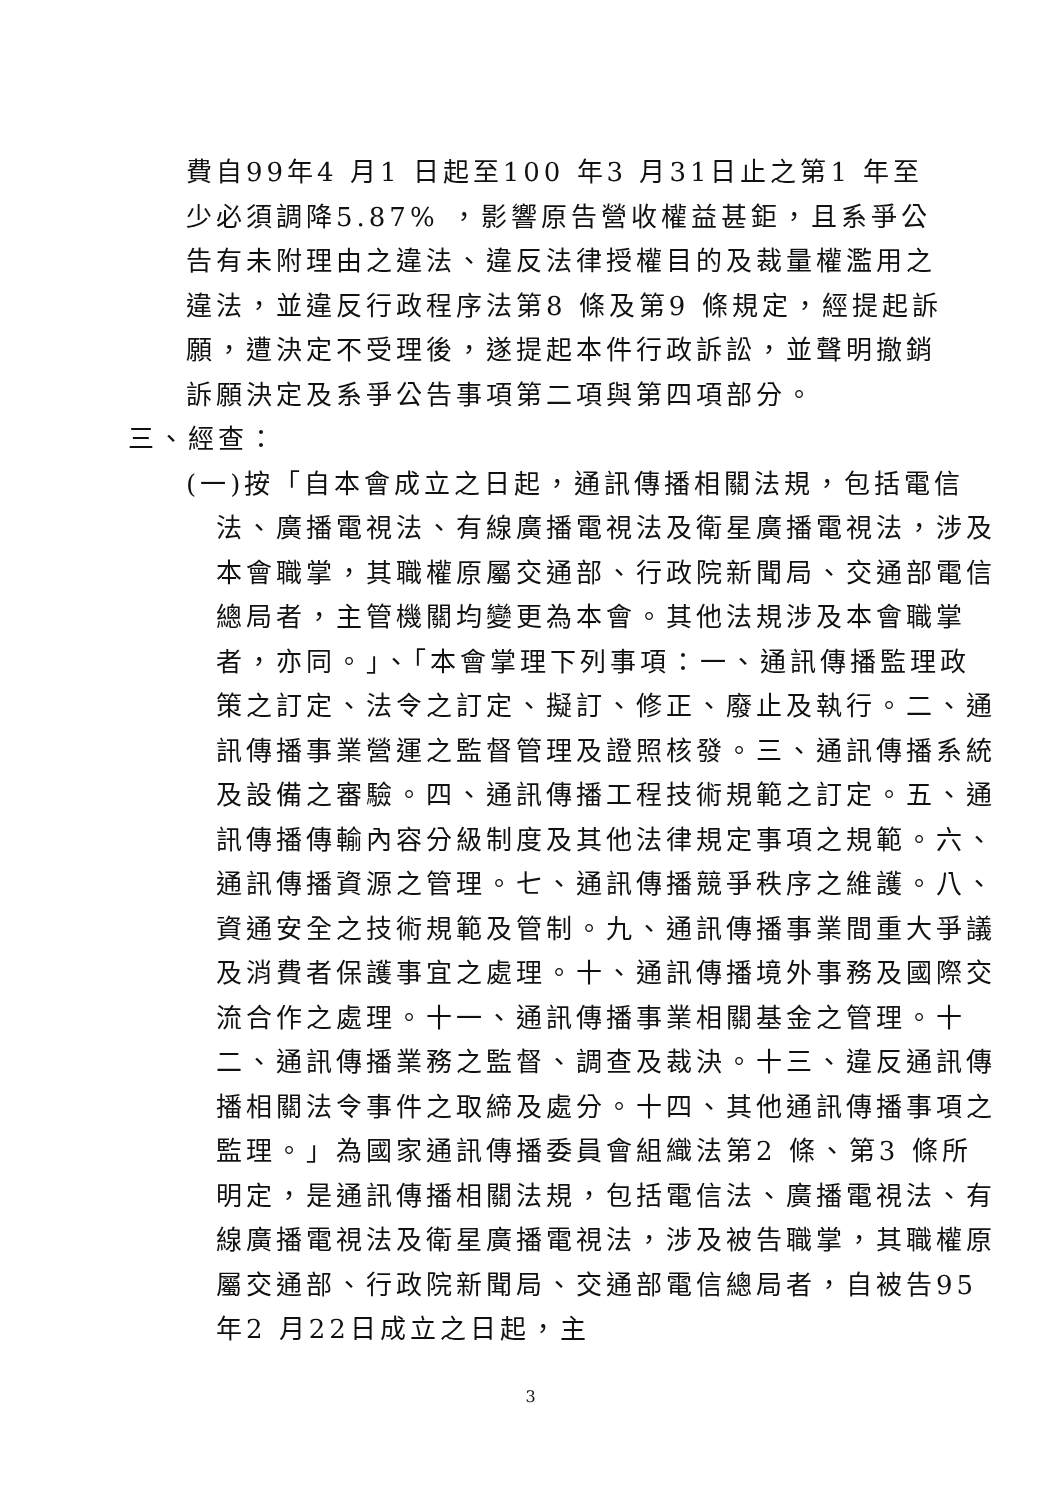費自99年4 月1 日起至100 年3 月31日止之第1 年至少必須調降5.87% ，影響原告營收權益甚鉅，且系爭公告有未附理由之違法、違反法律授權目的及裁量權濫用之違法，並違反行政程序法第8 條及第9 條規定，經提起訴願，遭決定不受理後，遂提起本件行政訴訟，並聲明撤銷訴願決定及系爭公告事項第二項與第四項部分。
三、經查：
(一)按「自本會成立之日起，通訊傳播相關法規，包括電信法、廣播電視法、有線廣播電視法及衛星廣播電視法，涉及本會職掌，其職權原屬交通部、行政院新聞局、交通部電信總局者，主管機關均變更為本會。其他法規涉及本會職掌者，亦同。」、「本會掌理下列事項：一、通訊傳播監理政策之訂定、法令之訂定、擬訂、修正、廢止及執行。二、通訊傳播事業營運之監督管理及證照核發。三、通訊傳播系統及設備之審驗。四、通訊傳播工程技術規範之訂定。五、通訊傳播傳輸內容分級制度及其他法律規定事項之規範。六、通訊傳播資源之管理。七、通訊傳播競爭秩序之維護。八、資通安全之技術規範及管制。九、通訊傳播事業間重大爭議及消費者保護事宜之處理。十、通訊傳播境外事務及國際交流合作之處理。十一、通訊傳播事業相關基金之管理。十二、通訊傳播業務之監督、調查及裁決。十三、違反通訊傳播相關法令事件之取締及處分。十四、其他通訊傳播事項之監理。」為國家通訊傳播委員會組織法第2 條、第3 條所明定，是通訊傳播相關法規，包括電信法、廣播電視法、有線廣播電視法及衛星廣播電視法，涉及被告職掌，其職權原屬交通部、行政院新聞局、交通部電信總局者，自被告95年2 月22日成立之日起，主
3